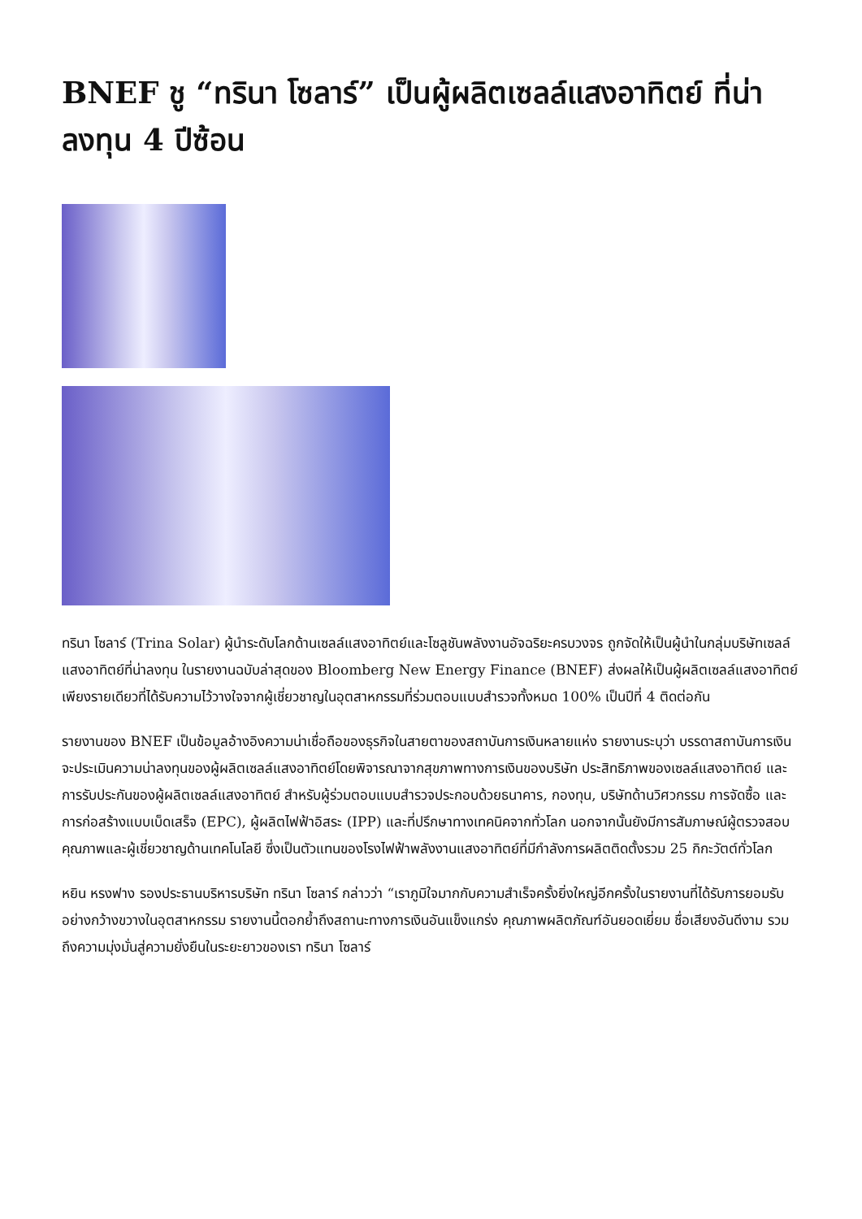BNEF ชู “ทรินา โซลาร์” เป็นผู้ผลิตเซลล์แสงอาทิตย์ ที่น่าลงทุน 4 ปีซ้อน
ทรินา โซลาร์ (Trina Solar) ผู้นำระดับโลกด้านเซลล์แสงอาทิตย์และโซลูชันพลังงานอัจฉริยะครบวงจร ถูกจัดให้เป็นผู้นำในกลุ่มบริษัทเซลล์แสงอาทิตย์ที่น่าลงทุน ในรายงานฉบับล่าสุดของ Bloomberg New Energy Finance (BNEF) ส่งผลให้เป็นผู้ผลิตเซลล์แสงอาทิตย์เพียงรายเดียวที่ได้รับความไว้วางใจจากผู้เชี่ยวชาญในอุตสาหกรรมที่ร่วมตอบแบบสำรวจทั้งหมด 100% เป็นปีที่ 4 ติดต่อกัน
รายงานของ BNEF เป็นข้อมูลอ้างอิงความน่าเชื่อถือของธุรกิจในสายตาของสถาบันการเงินหลายแห่ง รายงานระบุว่า บรรดาสถาบันการเงินจะประเมินความน่าลงทุนของผู้ผลิตเซลล์แสงอาทิตย์โดยพิจารณาจากสุขภาพทางการเงินของบริษัท ประสิทธิภาพของเซลล์แสงอาทิตย์ และการรับประกันของผู้ผลิตเซลล์แสงอาทิตย์ สำหรับผู้ร่วมตอบแบบสำรวจประกอบด้วยธนาคาร, กองทุน, บริษัทด้านวิศวกรรม การจัดซื้อ และการก่อสร้างแบบเบ็ดเสร็จ (EPC), ผู้ผลิตไฟฟ้าอิสระ (IPP) และที่ปรึกษาทางเทคนิคจากทั่วโลก นอกจากนั้นยังมีการสัมภาษณ์ผู้ตรวจสอบคุณภาพและผู้เชี่ยวชาญด้านเทคโนโลยี ซึ่งเป็นตัวแทนของโรงไฟฟ้าพลังงานแสงอาทิตย์ที่มีกำลังการผลิตติดตั้งรวม 25 กิกะวัตต์ทั่วโลก
หยิน หรงฟาง รองประธานบริหารบริษัท ทรินา โซลาร์ กล่าวว่า “เราภูมิใจมากกับความสำเร็จครั้งยิ่งใหญ่อีกครั้งในรายงานที่ได้รับการยอมรับอย่างกว้างขวางในอุตสาหกรรม รายงานนี้ตอกย้ำถึงสถานะทางการเงินอันแข็งแกร่ง คุณภาพผลิตภัณฑ์อันยอดเยี่ยม ชื่อเสียงอันดีงาม รวมถึงความมุ่งมั่นสู่ความยั่งยืนในระยะยาวของเรา ทรินา โซลาร์